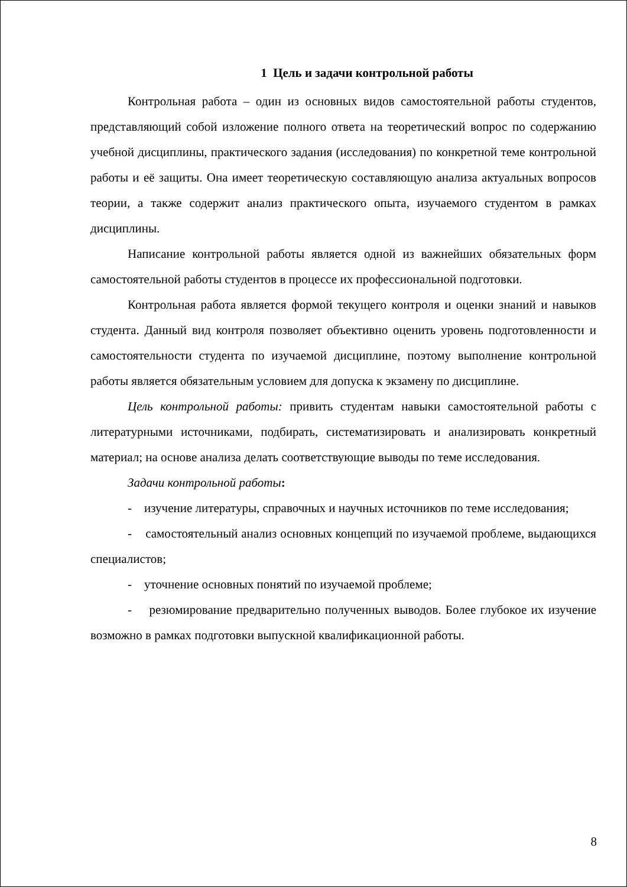1 Цель и задачи контрольной работы
Контрольная работа – один из основных видов самостоятельной работы студентов, представляющий собой изложение полного ответа на теоретический вопрос по содержанию учебной дисциплины, практического задания (исследования) по конкретной теме контрольной работы и её защиты. Она имеет теоретическую составляющую анализа актуальных вопросов теории, а также содержит анализ практического опыта, изучаемого студентом в рамках дисциплины.
Написание контрольной работы является одной из важнейших обязательных форм самостоятельной работы студентов в процессе их профессиональной подготовки.
Контрольная работа является формой текущего контроля и оценки знаний и навыков студента. Данный вид контроля позволяет объективно оценить уровень подготовленности и самостоятельности студента по изучаемой дисциплине, поэтому выполнение контрольной работы является обязательным условием для допуска к экзамену по дисциплине.
Цель контрольной работы: привить студентам навыки самостоятельной работы с литературными источниками, подбирать, систематизировать и анализировать конкретный материал; на основе анализа делать соответствующие выводы по теме исследования.
Задачи контрольной работы:
- изучение литературы, справочных и научных источников по теме исследования;
- самостоятельный анализ основных концепций по изучаемой проблеме, выдающихся специалистов;
- уточнение основных понятий по изучаемой проблеме;
- резюмирование предварительно полученных выводов. Более глубокое их изучение возможно в рамках подготовки выпускной квалификационной работы.
8